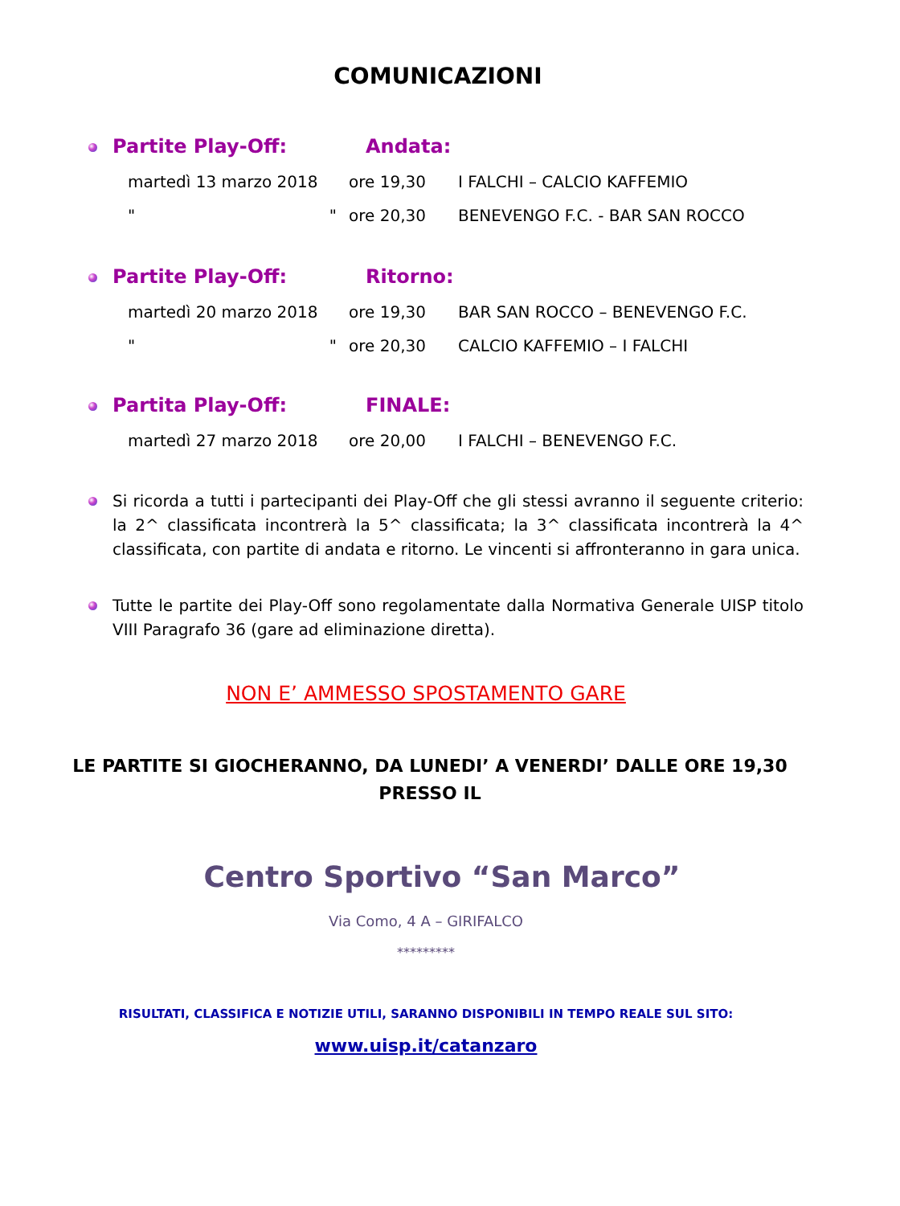COMUNICAZIONI
Partite Play-Off: Andata:
martedì 13 marzo 2018 ore 19,30 I FALCHI – CALCIO KAFFEMIO
" " ore 20,30 BENEVENGO F.C. - BAR SAN ROCCO
Partite Play-Off: Ritorno:
martedì 20 marzo 2018 ore 19,30 BAR SAN ROCCO – BENEVENGO F.C.
" " ore 20,30 CALCIO KAFFEMIO – I FALCHI
Partita Play-Off: FINALE:
martedì 27 marzo 2018 ore 20,00 I FALCHI – BENEVENGO F.C.
Si ricorda a tutti i partecipanti dei Play-Off che gli stessi avranno il seguente criterio: la 2^ classificata incontrerà la 5^ classificata; la 3^ classificata incontrerà la 4^ classificata, con partite di andata e ritorno. Le vincenti si affronteranno in gara unica.
Tutte le partite dei Play-Off sono regolamentate dalla Normativa Generale UISP titolo VIII Paragrafo 36 (gare ad eliminazione diretta).
NON E’ AMMESSO SPOSTAMENTO GARE
LE PARTITE SI GIOCHERANNO, DA LUNEDI’ A VENERDI’ DALLE ORE 19,30 PRESSO IL
Centro Sportivo “San Marco”
Via Como, 4 A – GIRIFALCO
*********
RISULTATI, CLASSIFICA E NOTIZIE UTILI, SARANNO DISPONIBILI IN TEMPO REALE SUL SITO:
www.uisp.it/catanzaro